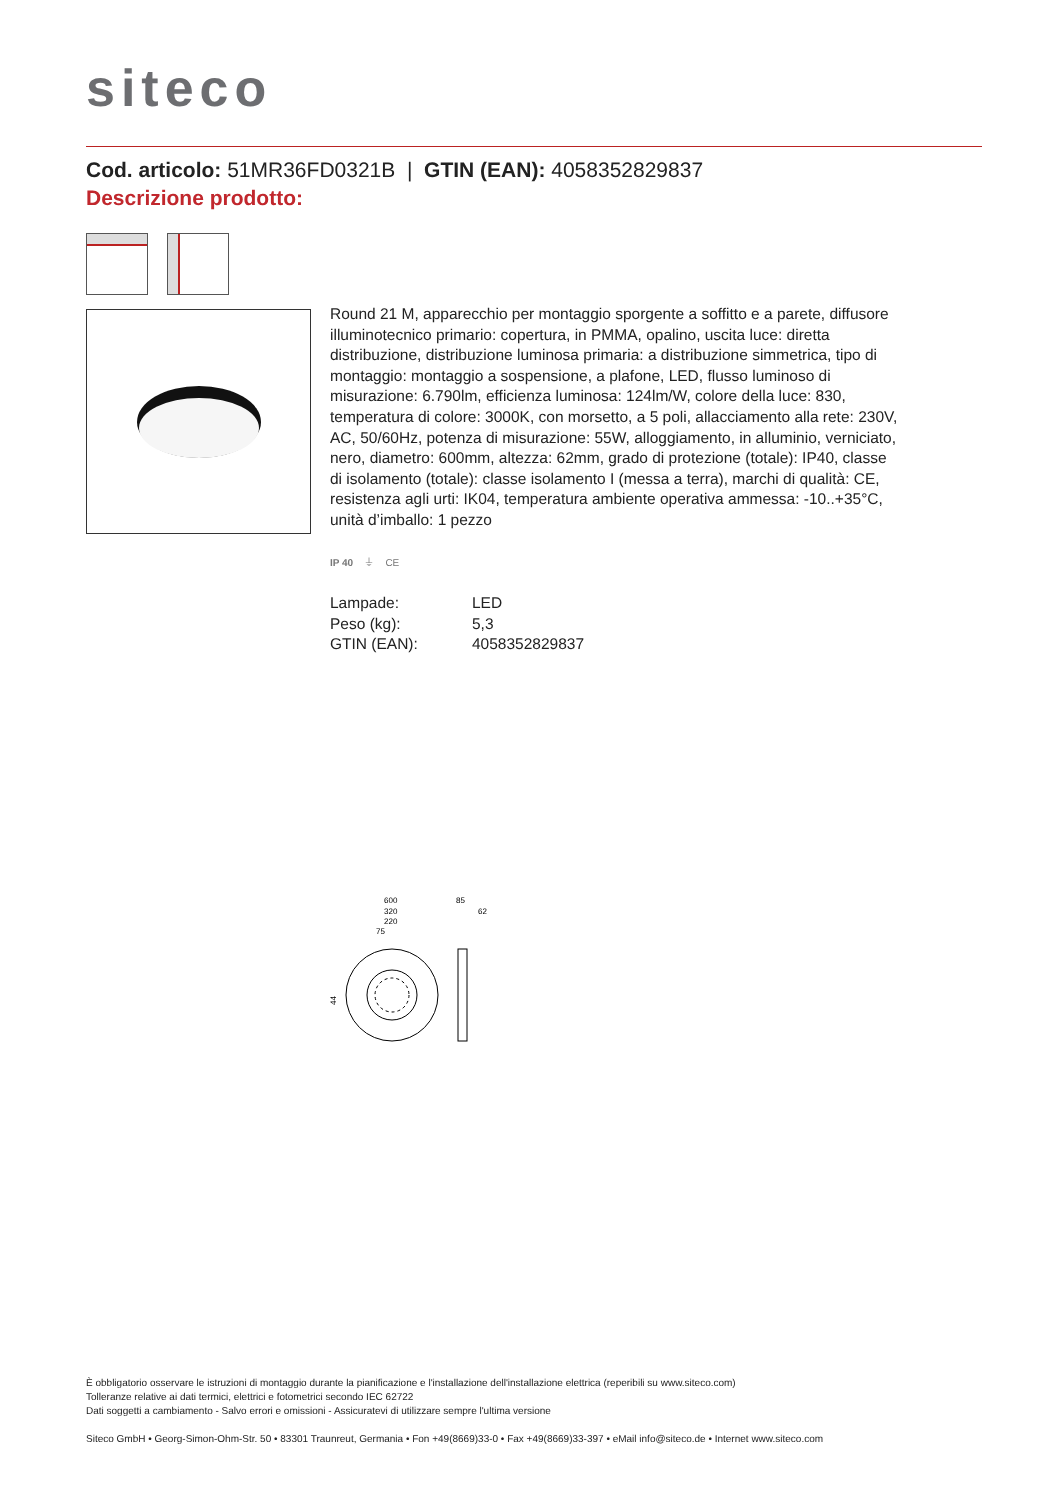siteco
Cod. articolo: 51MR36FD0321B | GTIN (EAN): 4058352829837
Descrizione prodotto:
Round 21 M, apparecchio per montaggio sporgente a soffitto e a parete, diffusore illuminotecnico primario: copertura, in PMMA, opalino, uscita luce: diretta distribuzione, distribuzione luminosa primaria: a distribuzione simmetrica, tipo di montaggio: montaggio a sospensione, a plafone, LED, flusso luminoso di misurazione: 6.790lm, efficienza luminosa: 124lm/W, colore della luce: 830, temperatura di colore: 3000K, con morsetto, a 5 poli, allacciamento alla rete: 230V, AC, 50/60Hz, potenza di misurazione: 55W, alloggiamento, in alluminio, verniciato, nero, diametro: 600mm, altezza: 62mm, grado di protezione (totale): IP40, classe di isolamento (totale): classe isolamento I (messa a terra), marchi di qualità: CE, resistenza agli urti: IK04, temperatura ambiente operativa ammessa: -10..+35°C, unità d’imballo: 1 pezzo
IP 40 ⏚ CE
| Lampade: | LED |
| Peso (kg): | 5,3 |
| GTIN (EAN): | 4058352829837 |
600
320
220
75
85
62
44
È obbligatorio osservare le istruzioni di montaggio durante la pianificazione e l'installazione dell'installazione elettrica (reperibili su www.siteco.com)
Tolleranze relative ai dati termici, elettrici e fotometrici secondo IEC 62722
Dati soggetti a cambiamento - Salvo errori e omissioni - Assicuratevi di utilizzare sempre l'ultima versione
Siteco GmbH • Georg-Simon-Ohm-Str. 50 • 83301 Traunreut, Germania • Fon +49(8669)33-0 • Fax +49(8669)33-397 • eMail info@siteco.de • Internet www.siteco.com